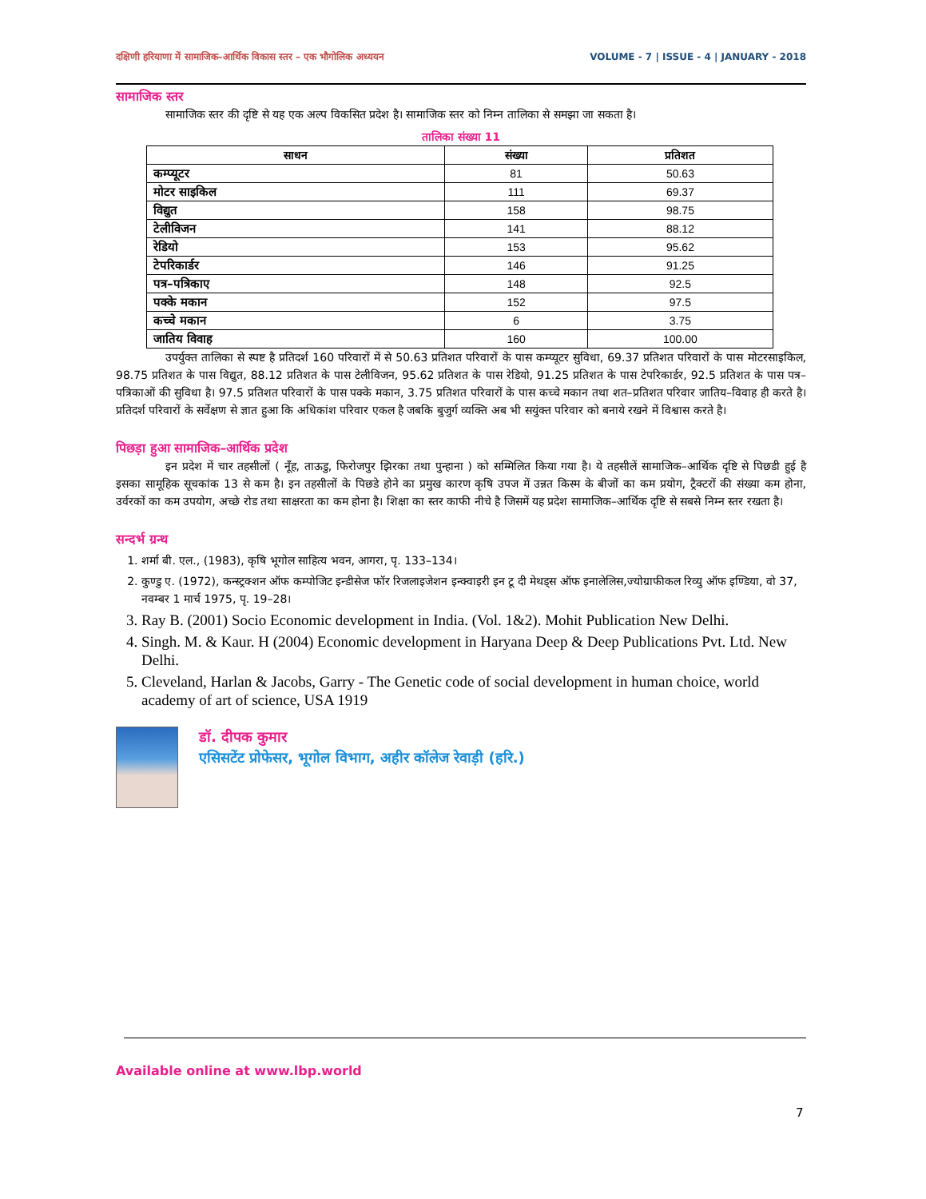दक्षिणी हरियाणा में सामाजिक–आर्थिक विकास स्तर – एक भौगोलिक अध्ययन VOLUME - 7 | ISSUE - 4 | JANUARY - 2018
सामाजिक स्तर
सामाजिक स्तर की दृष्टि से यह एक अल्प विकसित प्रदेश है। सामाजिक स्तर को निम्न तालिका से समझा जा सकता है।
तालिका संख्या 11
| साधन | संख्या | प्रतिशत |
| --- | --- | --- |
| कम्प्यूटर | 81 | 50.63 |
| मोटर साइकिल | 111 | 69.37 |
| विद्युत | 158 | 98.75 |
| टेलीविजन | 141 | 88.12 |
| रेडियो | 153 | 95.62 |
| टेपरिकार्डर | 146 | 91.25 |
| पत्र–पत्रिकाए | 148 | 92.5 |
| पक्के मकान | 152 | 97.5 |
| कच्चे मकान | 6 | 3.75 |
| जातिय विवाह | 160 | 100.00 |
उपर्युक्त तालिका से स्पष्ट है प्रतिदर्श 160 परिवारों में से 50.63 प्रतिशत परिवारों के पास कम्प्यूटर सुविधा, 69.37 प्रतिशत परिवारों के पास मोटरसाइकिल, 98.75 प्रतिशत के पास विद्युत, 88.12 प्रतिशत के पास टेलीविजन, 95.62 प्रतिशत के पास रेडियो, 91.25 प्रतिशत के पास टेपरिकार्डर, 92.5 प्रतिशत के पास पत्र–पत्रिकाओं की सुविधा है। 97.5 प्रतिशत परिवारों के पास पक्के मकान, 3.75 प्रतिशत परिवारों के पास कच्चे मकान तथा शत–प्रतिशत परिवार जातिय–विवाह ही करते है। प्रतिदर्श परिवारों के सर्वेक्षण से ज्ञात हुआ कि अधिकांश परिवार एकल है जबकि बुजुर्ग व्यक्ति अब भी सयुंक्त परिवार को बनाये रखने में विश्वास करते है।
पिछड़ा हुआ सामाजिक–आर्थिक प्रदेश
इन प्रदेश में चार तहसीलों ( नूँह, ताऊडु, फिरोजपुर झिरका तथा पुन्हाना ) को सम्मिलित किया गया है। ये तहसीलें सामाजिक–आर्थिक दृष्टि से पिछडी हुई है इसका सामूहिक सूचकांक 13 से कम है। इन तहसीलों के पिछडे होने का प्रमुख कारण कृषि उपज में उन्नत किस्म के बीजों का कम प्रयोग, ट्रैक्टरों की संख्या कम होना, उर्वरकों का कम उपयोग, अच्छे रोड तथा साक्षरता का कम होना है। शिक्षा का स्तर काफी नीचे है जिसमें यह प्रदेश सामाजिक–आर्थिक दृष्टि से सबसे निम्न स्तर रखता है।
सन्दर्भ ग्रन्थ
1. शर्मा बी. एल., (1983), कृषि भूगोल साहित्य भवन, आगरा, पृ. 133–134।
2. कुण्डु ए. (1972), कन्स्ट्रक्शन ऑफ कम्पोजिट इन्डीसेज फॉर रिजलाइजेशन इन्क्वाइरी इन टू दी मेथड्स ऑफ इनालेलिस,ज्योग्राफीकल रिव्यु ऑफ इण्डिया, वो 37, नवम्बर 1 मार्च 1975, पृ. 19–28।
3. Ray B. (2001) Socio Economic development in India. (Vol. 1&2). Mohit Publication New Delhi.
4. Singh. M. & Kaur. H (2004) Economic development in Haryana Deep & Deep Publications Pvt. Ltd. New Delhi.
5. Cleveland, Harlan & Jacobs, Garry - The Genetic code of social development in human choice, world academy of art of science, USA 1919
डॉ. दीपक कुमार
एसिसटेंट प्रोफेसर, भूगोल विभाग, अहीर कॉलेज रेवाड़ी (हरि.)
Available online at www.lbp.world
7